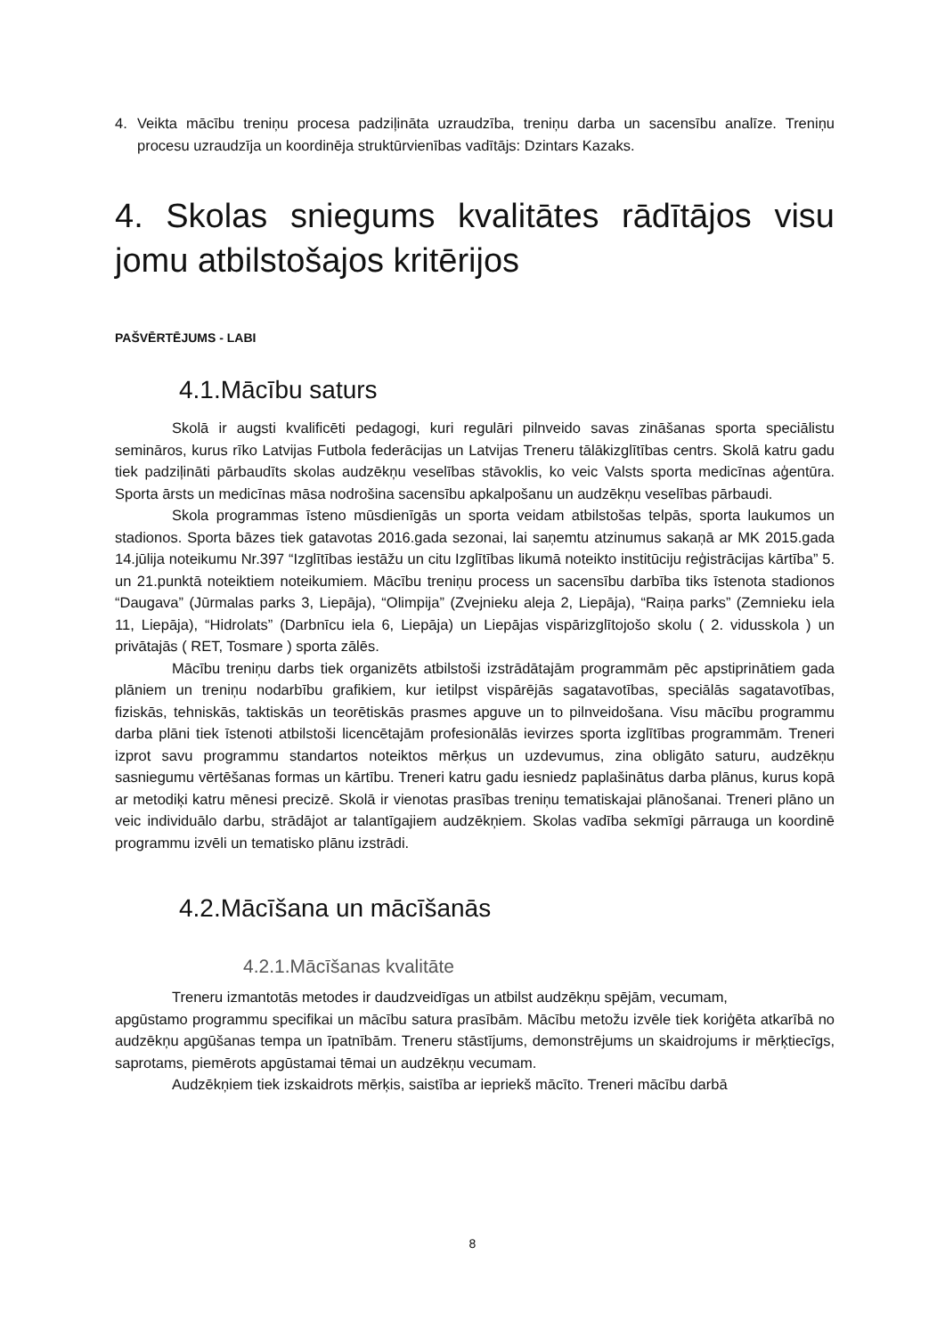4. Veikta mācību treniņu procesa padziļināta uzraudzība, treniņu darba un sacensību analīze. Treniņu procesu uzraudzīja un koordinēja struktūrvienības vadītājs: Dzintars Kazaks.
4. Skolas sniegums kvalitātes rādītājos visu jomu atbilstošajos kritērijos
PAŠVĒRTĒJUMS - LABI
4.1.Mācību saturs
Skolā ir augsti kvalificēti pedagogi, kuri regulāri pilnveido savas zināšanas sporta speciālistu semināros, kurus rīko Latvijas Futbola federācijas un Latvijas Treneru tālākizglītības centrs. Skolā katru gadu tiek padziļināti pārbaudīts skolas audzēkņu veselības stāvoklis, ko veic Valsts sporta medicīnas aģentūra. Sporta ārsts un medicīnas māsa nodrošina sacensību apkalpošanu un audzēkņu veselības pārbaudi.
Skola programmas īsteno mūsdienīgās un sporta veidam atbilstošas telpās, sporta laukumos un stadionos. Sporta bāzes tiek gatavotas 2016.gada sezonai, lai saņemtu atzinumus sakaņā ar MK 2015.gada 14.jūlija noteikumu Nr.397 “Izglītības iestāžu un citu Izglītības likumā noteikto institūciju reģistrācijas kārtība” 5. un 21.punktā noteiktiem noteikumiem. Mācību treniņu process un sacensību darbība tiks īstenota stadionos “Daugava” (Jūrmalas parks 3, Liepāja), “Olimpija” (Zvejnieku aleja 2, Liepāja), “Raiņa parks” (Zemnieku iela 11, Liepāja), “Hidrolats” (Darbnīcu iela 6, Liepāja) un Liepājas vispārizglītojošo skolu ( 2. vidusskola ) un privātajās ( RET, Tosmare ) sporta zālēs.
Mācību treniņu darbs tiek organizēts atbilstoši izstrādātajām programmām pēc apstiprinātiem gada plāniem un treniņu nodarbību grafikiem, kur ietilpst vispārējās sagatavotības, speciālās sagatavotības, fiziskās, tehniskās, taktiskās un teorētiskās prasmes apguve un to pilnveidošana. Visu mācību programmu darba plāni tiek īstenoti atbilstoši licencētajām profesionālās ievirzes sporta izglītības programmām. Treneri izprot savu programmu standartos noteiktos mērķus un uzdevumus, zina obligāto saturu, audzēkņu sasniegumu vērtēšanas formas un kārtību. Treneri katru gadu iesniedz paplašinātus darba plānus, kurus kopā ar metodiķi katru mēnesi precizē. Skolā ir vienotas prasības treniņu tematiskajai plānošanai. Treneri plāno un veic individuālo darbu, strādājot ar talantīgajiem audzēkņiem. Skolas vadība sekmīgi pārrauga un koordinē programmu izvēli un tematisko plānu izstrādi.
4.2.Mācīšana un mācīšanās
4.2.1.Mācīšanas kvalitāte
Treneru izmantotās metodes ir daudzveidīgas un atbilst audzēkņu spējām, vecumam,
apgūstamo programmu specifikai un mācību satura prasībām. Mācību metožu izvēle tiek koriģēta atkarībā no audzēkņu apgūšanas tempa un īpatnībām. Treneru stāstījums, demonstrējums un skaidrojums ir mērķtiecīgs, saprotams, piemērots apgūstamai tēmai un audzēkņu vecumam.
Audzēkņiem tiek izskaidrots mērķis, saistība ar iepriekš mācīto. Treneri mācību darbā
8